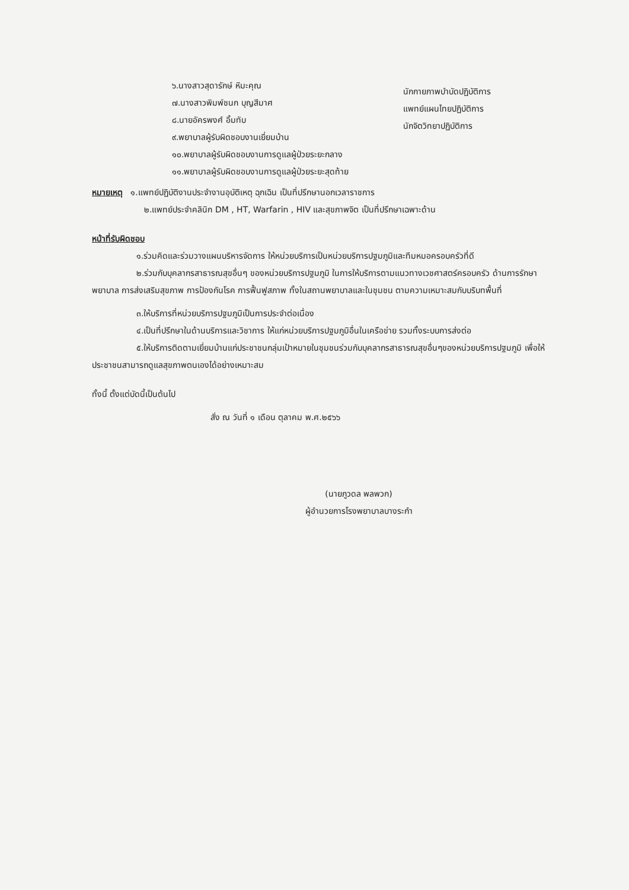๖.นางสาวสุดารักษ์ หิมะคุณ
๗.นางสาวพิมพ์ชนก บุญสีมาศ
๘.นายอัครพงศ์ อิ้มทับ
๙.พยาบาลผู้รับผิดชอบงานเยี่ยมบ้าน
๑๐.พยาบาลผู้รับผิดชอบงานการดูแลผู้ป่วยระยะกลาง
๑๑.พยาบาลผู้รับผิดชอบงานการดูแลผู้ป่วยระยะสุดท้าย
นักกายภาพบำบัดปฏิบัติการ
แพทย์แผนไทยปฏิบัติการ
นักจิตวิทยาปฏิบัติการ
หมายเหตุ ๑.แพทย์ปฏิบัติงานประจำงานอุบัติเหตุ ฉุกเฉิน เป็นที่ปรึกษานอกเวลาราชการ
๒.แพทย์ประจำคลินิก DM , HT, Warfarin , HIV และสุขภาพจิต เป็นที่ปรึกษาเฉพาะด้าน
หน้าที่รับผิดชอบ
๑.ร่วมคิดและร่วมวางแผนบริหารจัดการ ให้หน่วยบริการเป็นหน่วยบริการปฐมภูมิและทีมหมอครอบครัวที่ดี
๒.ร่วมกับบุคลากรสาธารณสุขอื่นๆ ของหน่วยบริการปฐมภูมิ ในการให้บริการตามแนวทางเวชศาสตร์ครอบครัว ด้านการรักษาพยาบาล การส่งเสริมสุขภาพ การป้องกันโรค การฟื้นฟูสภาพ ทั้งในสถานพยาบาลและในชุมชน ตามความเหมาะสมกับบริบทพื้นที่
๓.ให้บริการที่หน่วยบริการปฐมภูมิเป็นการประจำต่อเนื่อง
๔.เป็นที่ปรึกษาในด้านบริการและวิชาการ ให้แก่หน่วยบริการปฐมภูมิอื่นในเครือข่าย รวมทั้งระบบการส่งต่อ
๕.ให้บริการติดตามเยี่ยมบ้านแก่ประชาชนกลุ่มเป้าหมายในชุมชนร่วมกับบุคลากรสาธารณสุขอื่นๆของหน่วยบริการปฐมภูมิ เพื่อให้ประชาชนสามารถดูแลสุขภาพตนเองได้อย่างเหมาะสม
ทั้งนี้ ตั้งแต่บัดนี้เป็นต้นไป
สั่ง ณ วันที่ ๑ เดือน ตุลาคม พ.ศ.๒๕๖๖
(นายภูวดล พลพวก)
ผู้อำนวยการโรงพยาบาลบางระกำ